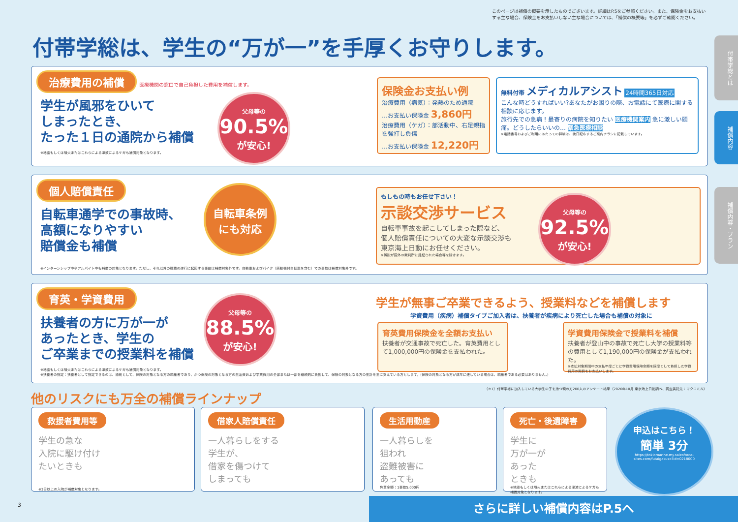このページは補償の概要を示したものでございます。詳細はP.5をご参照ください。また、保険金をお支払いする主な場合、保険金をお支払いしない主な場合については、「補償の概要等」を必ずご確認ください。
付帯学総は、学生の“万が一”を手厚くお守りします。
付帯学総とは
補償内容
補償内容・プラン
治療費用の補償 医療機関の窓口で自己負担した費用を補償します。
学生が風邪をひいて
しまったとき、
たった１日の通院から補償
※地震もしくは噴火またはこれらによる津波によるケガも補償対象となります。
父母等の
90.5%
が安心!
保険金お支払い例
治療費用（病気）：発熱のため通院
…お支払い保険金 3,860円
治療費用（ケガ）：部活動中、右足親指を強打し負傷
…お支払い保険金 12,220円
無料付帯 メディカルアシスト 24時間365日対応
こんな時どうすればいい?あなたがお困りの際、お電話にて医療に関する相談に応じます。
旅行先での急病！最寄りの病院を知りたい 医療機関案内 急に激しい頭痛。どうしたらいいの… 緊急医療相談
※電話番号およびご利用にあたっての詳細は、後日配布するご案内チラシに記載しています。
個人賠償責任
自転車通学での事故時、
高額になりやすい
賠償金も補償
※インターンシップ中やアルバイト中も補償の対象となります。ただし、それ以外の職務の遂行に起因する事故は補償対象外です。自動車およびバイク（原動機付自転車を含む）での事故は補償対象外です。
自転車条例
にも対応
もしもの時もお任せ下さい！
示談交渉サービス
自転車事故を起こしてしまった際など、
個人賠償責任についての大変な示談交渉も
東京海上日動にお任せください。
※訴訟が国外の裁判所に提起された場合等を除きます。
父母等の
92.5%
が安心!
育英・学資費用
扶養者の方に万が一が
あったとき、学生の
ご卒業までの授業料を補償
※地震もしくは噴火またはこれらによる津波によるケガも補償対象となります。
※扶養者の指定：扶養者として指定できるのは、原則として、保険の対象となる方の親権者であり、かつ保険の対象となる方の生活費および学業費用の全部または一部を継続的に負担して、保険の対象となる方の生計を主に支えている方とします。(保険の対象となる方が成年に達している場合は、親権者である必要はありません。)
父母等の
88.5%
が安心!
学生が無事ご卒業できるよう、授業料などを補償します
学資費用（疾病）補償タイプご加入者は、扶養者が疾病により死亡した場合も補償の対象に
育英費用保険金を全額お支払い
扶養者が交通事故で死亡した。育英費用として1,000,000円の保険金を支払われた。
学資費用保険金で授業料を補償
扶養者が登山中の事故で死亡し大学の授業料等の費用として1,190,000円の保険金が支払われた。
※支払対象期間中の支払年度ごとに学資費用保険金額を限度として負担した学資費用の実費をお支払いします。
（＊1）付帯学総に加入している大学生の子を持つ親の方200人のアンケート結果（2020年10月 東京海上日動調べ、調査委託先：マクロミル）
他のリスクにも万全の補償ラインナップ
救援者費用等
学生の急な
入院に駆け付け
たいときも
※3日以上の入院が補償対象となります。
借家人賠償責任
一人暮らしをする
学生が、
借家を傷つけて
しまっても
生活用動産
一人暮らしを
狙われ
盗難被害に
あっても
免責金額：1事故5,000円
死亡・後遺障害
学生に
万が一が
あった
ときも
※地震もしくは噴火またはこれらによる津波によるケガも補償対象となります。
申込はこちら！
簡単 3分
https://tokiomarine.my.salesforce-sites.com/futaigakuso?id=0218000
3 さらに詳しい補償内容はP.5へ